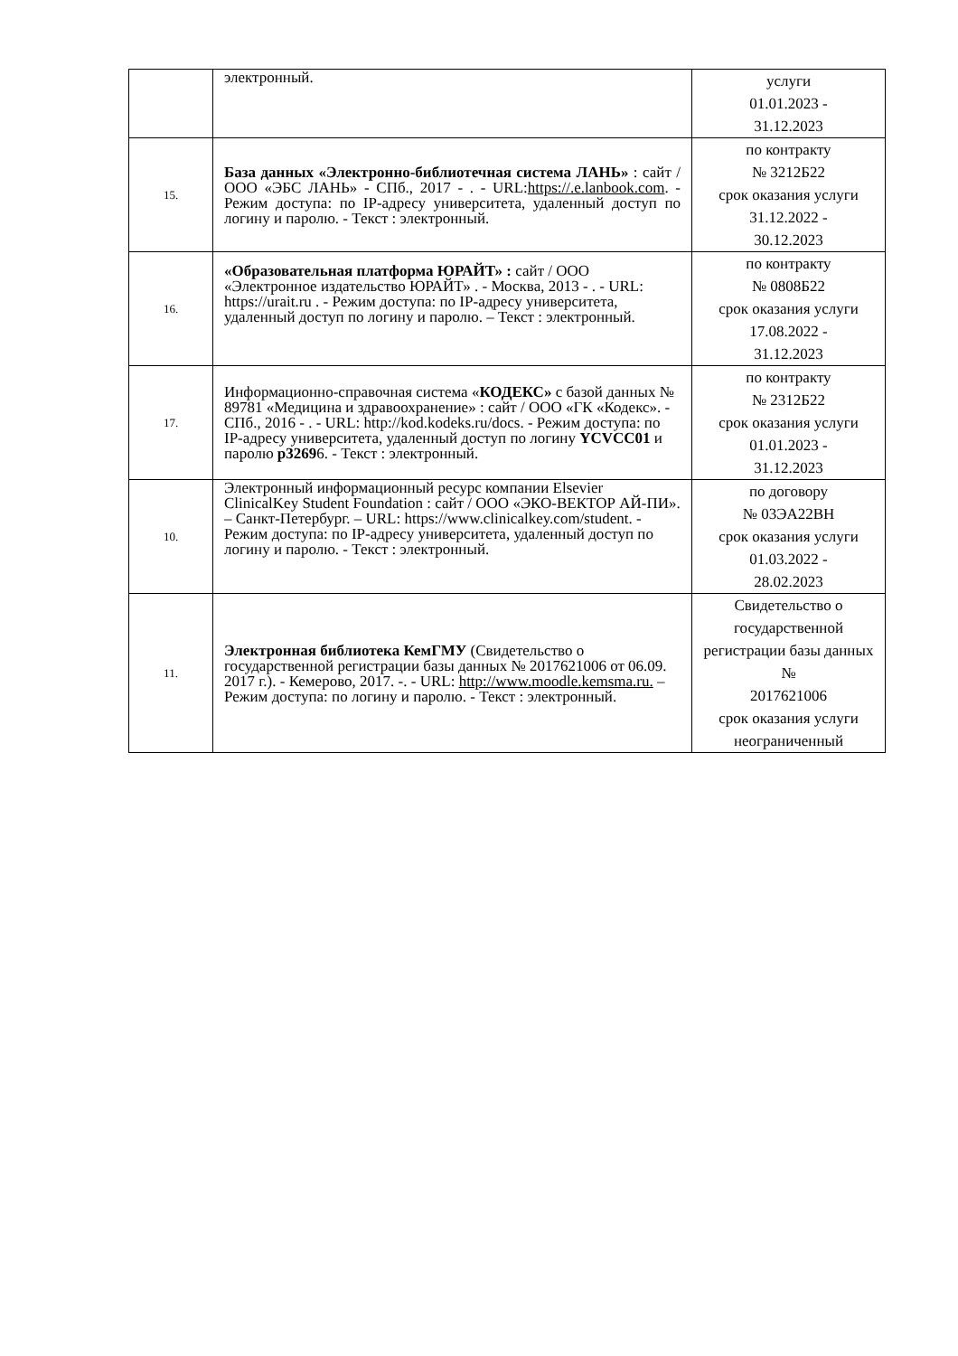| | электронный. | услуги 01.01.2023 - 31.12.2023 |
| 15. | База данных «Электронно-библиотечная система ЛАНЬ» : сайт / ООО «ЭБС ЛАНЬ» - СПб., 2017 - . - URL: https://.e.lanbook.com . - Режим доступа: по IP-адресу университета, удаленный доступ по логину и паролю. - Текст : электронный. | по контракту № 3212Б22 срок оказания услуги 31.12.2022 - 30.12.2023 |
| 16. | «Образовательная платформа ЮРАЙТ» : сайт / ООО «Электронное издательство ЮРАЙТ» . - Москва, 2013 - . - URL: https://urait.ru . - Режим доступа: по IP-адресу университета, удаленный доступ по логину и паролю. – Текст : электронный. | по контракту № 0808Б22 срок оказания услуги 17.08.2022 - 31.12.2023 |
| 17. | Информационно-справочная система « КОДЕКС» с базой данных № 89781 «Медицина и здравоохранение» : сайт / ООО «ГК «Кодекс». - СПб., 2016 - . - URL: http://kod.kodeks.ru/docs. - Режим доступа: по IP-адресу университета, удаленный доступ по логину YCVCC01 и паролю p3269 6. - Текст : электронный. | по контракту № 2312Б22 срок оказания услуги 01.01.2023 - 31.12.2023 |
| 10. | Электронный информационный ресурс компании Elsevier ClinicalKey Student Foundation : сайт / ООО «ЭКО-ВЕКТОР АЙ-ПИ». – Санкт-Петербург. – URL: https://www.clinicalkey.com/student. - Режим доступа: по IP-адресу университета, удаленный доступ по логину и паролю. - Текст : электронный. | по договору № 03ЭА22ВН срок оказания услуги 01.03.2022 - 28.02.2023 |
| 11. | Электронная библиотека КемГМУ (Свидетельство о государственной регистрации базы данных № 2017621006 от 06.09. 2017 г.). - Кемерово, 2017. -. - URL: http://www.moodle.kemsma.ru. – Режим доступа: по логину и паролю. - Текст : электронный. | Свидетельство о государственной регистрации базы данных № 2017621006 срок оказания услуги неограниченный |